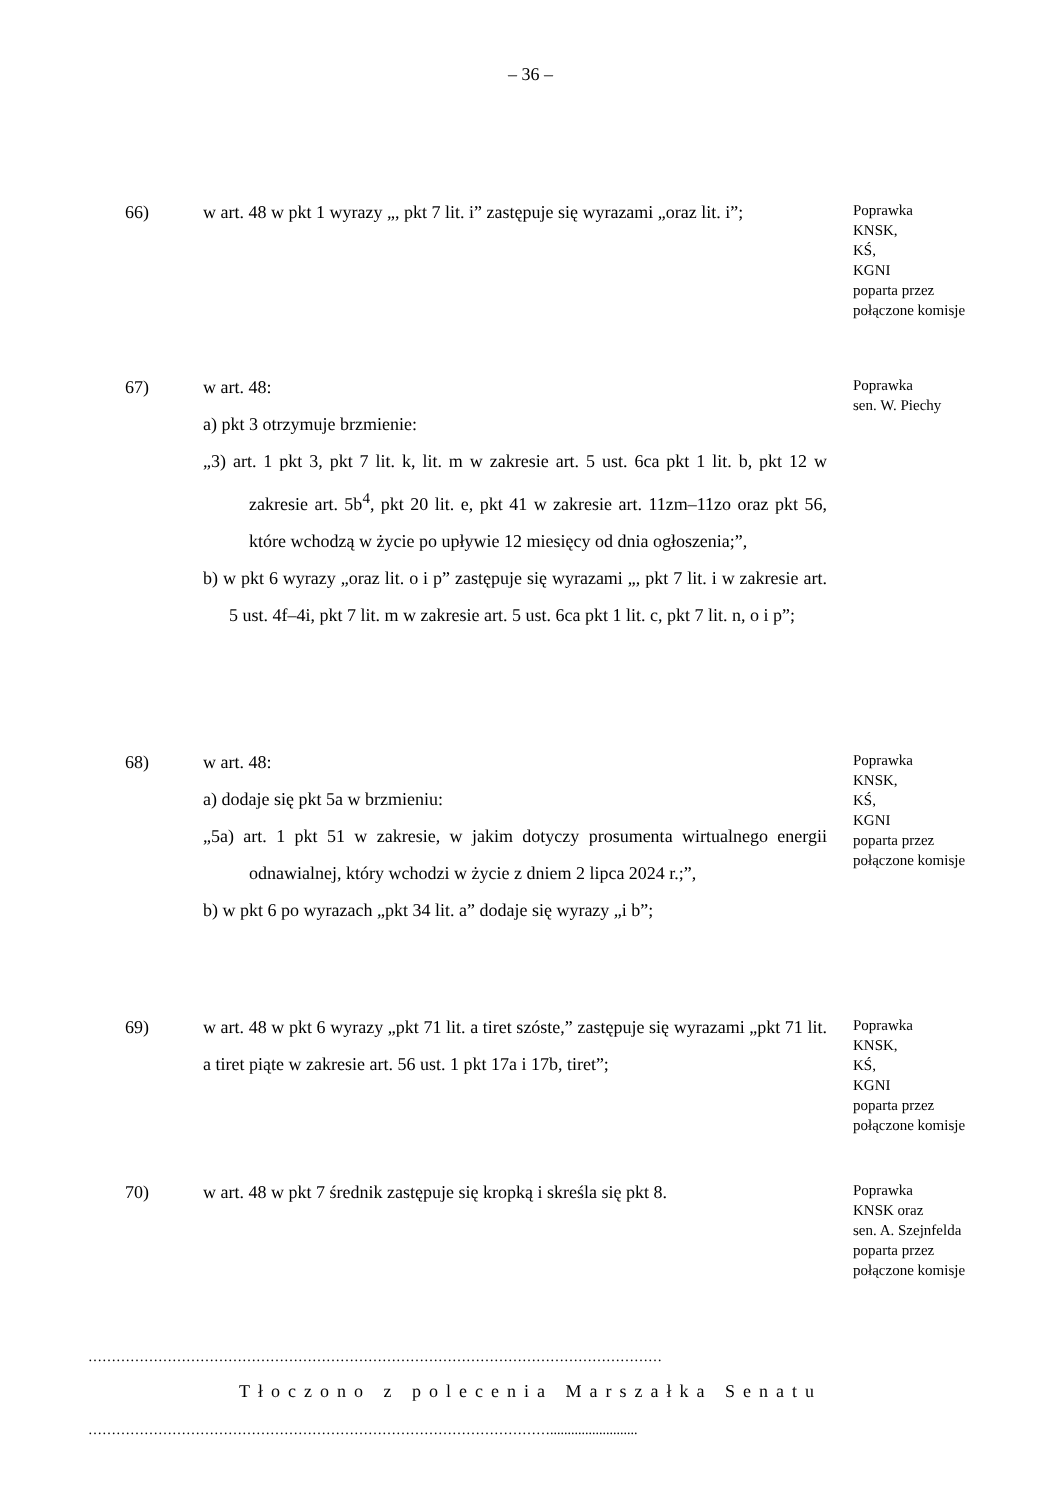– 36 –
66) w art. 48 w pkt 1 wyrazy „, pkt 7 lit. i” zastępuje się wyrazami „oraz lit. i”;
Poprawka
KNSK,
KŚ,
KGNI
poparta przez
połączone komisje
67) w art. 48:
a) pkt 3 otrzymuje brzmienie:
„3) art. 1 pkt 3, pkt 7 lit. k, lit. m w zakresie art. 5 ust. 6ca pkt 1 lit. b, pkt 12 w zakresie art. 5b<sup>4</sup>, pkt 20 lit. e, pkt 41 w zakresie art. 11zm–11zo oraz pkt 56, które wchodzą w życie po upływie 12 miesięcy od dnia ogłoszenia;”,
b) w pkt 6 wyrazy „oraz lit. o i p” zastępuje się wyrazami „, pkt 7 lit. i w zakresie art. 5 ust. 4f–4i, pkt 7 lit. m w zakresie art. 5 ust. 6ca pkt 1 lit. c, pkt 7 lit. n, o i p”;
Poprawka
sen. W. Piechy
68) w art. 48:
a) dodaje się pkt 5a w brzmieniu:
„5a) art. 1 pkt 51 w zakresie, w jakim dotyczy prosumenta wirtualnego energii odnawialnej, który wchodzi w życie z dniem 2 lipca 2024 r.;”,
b) w pkt 6 po wyrazach „pkt 34 lit. a” dodaje się wyrazy „i b”;
Poprawka
KNSK,
KŚ,
KGNI
poparta przez
połączone komisje
69) w art. 48 w pkt 6 wyrazy „pkt 71 lit. a tiret szóste,” zastępuje się wyrazami „pkt 71 lit. a tiret piąte w zakresie art. 56 ust. 1 pkt 17a i 17b, tiret”;
Poprawka
KNSK,
KŚ,
KGNI
poparta przez
połączone komisje
70) w art. 48 w pkt 7 średnik zastępuje się kropką i skreśla się pkt 8.
Poprawka
KNSK oraz
sen. A. Szejnfelda
poparta przez
połączone komisje
……………………………………………………………………………………………………………
Tłoczono z polecenia Marszałka Senatu
……………………………………………………………………………………….........................